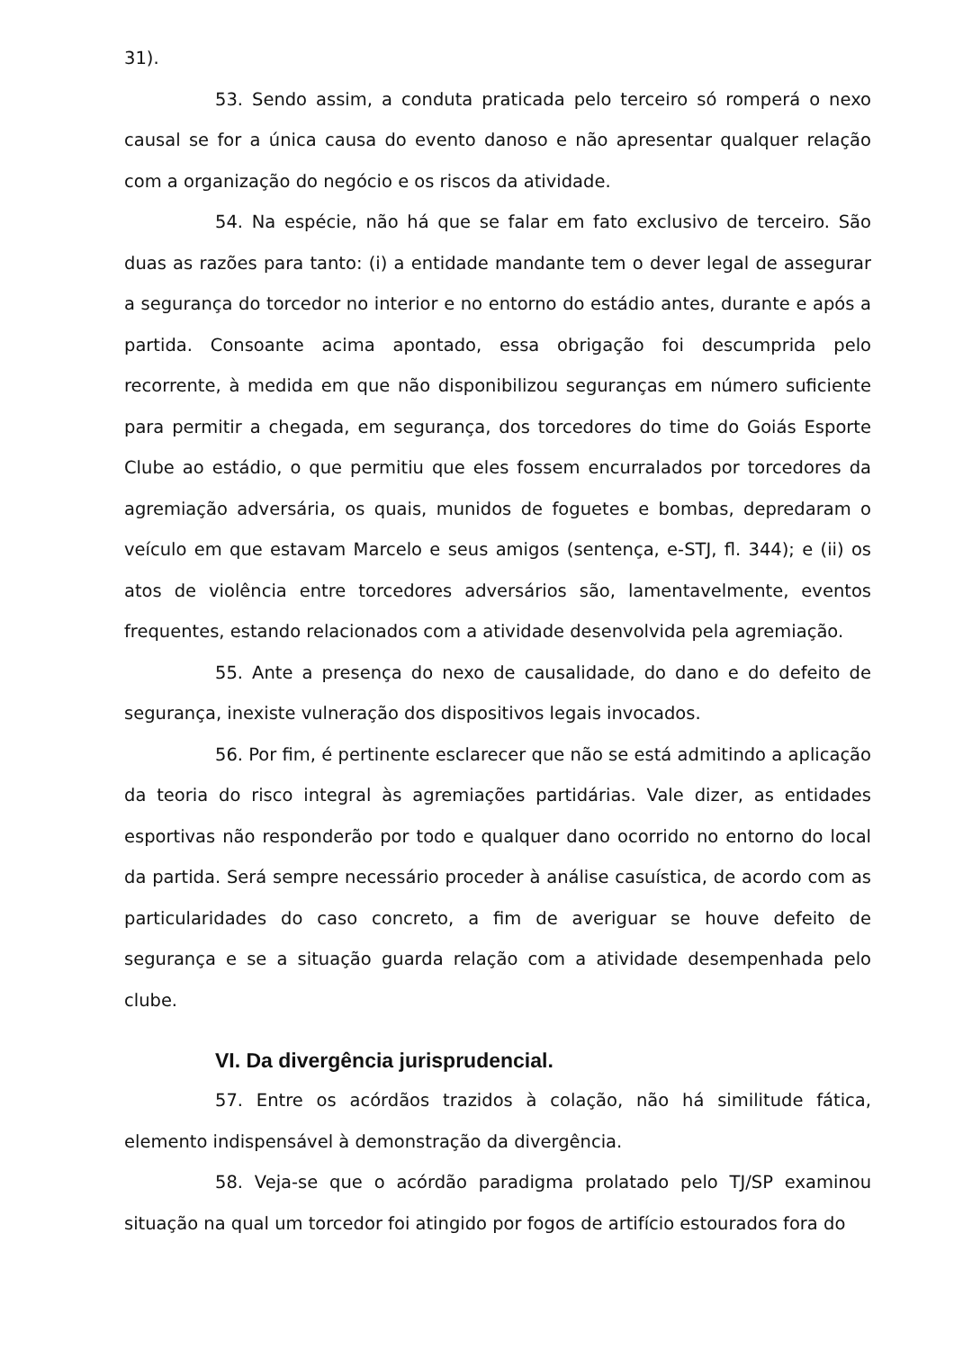31).
53. Sendo assim, a conduta praticada pelo terceiro só romperá o nexo causal se for a única causa do evento danoso e não apresentar qualquer relação com a organização do negócio e os riscos da atividade.
54. Na espécie, não há que se falar em fato exclusivo de terceiro. São duas as razões para tanto: (i) a entidade mandante tem o dever legal de assegurar a segurança do torcedor no interior e no entorno do estádio antes, durante e após a partida. Consoante acima apontado, essa obrigação foi descumprida pelo recorrente, à medida em que não disponibilizou seguranças em número suficiente para permitir a chegada, em segurança, dos torcedores do time do Goiás Esporte Clube ao estádio, o que permitiu que eles fossem encurralados por torcedores da agremiação adversária, os quais, munidos de foguetes e bombas, depredaram o veículo em que estavam Marcelo e seus amigos (sentença, e-STJ, fl. 344); e (ii) os atos de violência entre torcedores adversários são, lamentavelmente, eventos frequentes, estando relacionados com a atividade desenvolvida pela agremiação.
55. Ante a presença do nexo de causalidade, do dano e do defeito de segurança, inexiste vulneração dos dispositivos legais invocados.
56. Por fim, é pertinente esclarecer que não se está admitindo a aplicação da teoria do risco integral às agremiações partidárias. Vale dizer, as entidades esportivas não responderão por todo e qualquer dano ocorrido no entorno do local da partida. Será sempre necessário proceder à análise casuística, de acordo com as particularidades do caso concreto, a fim de averiguar se houve defeito de segurança e se a situação guarda relação com a atividade desempenhada pelo clube.
VI. Da divergência jurisprudencial.
57. Entre os acórdãos trazidos à colação, não há similitude fática, elemento indispensável à demonstração da divergência.
58. Veja-se que o acórdão paradigma prolatado pelo TJ/SP examinou situação na qual um torcedor foi atingido por fogos de artifício estourados fora do